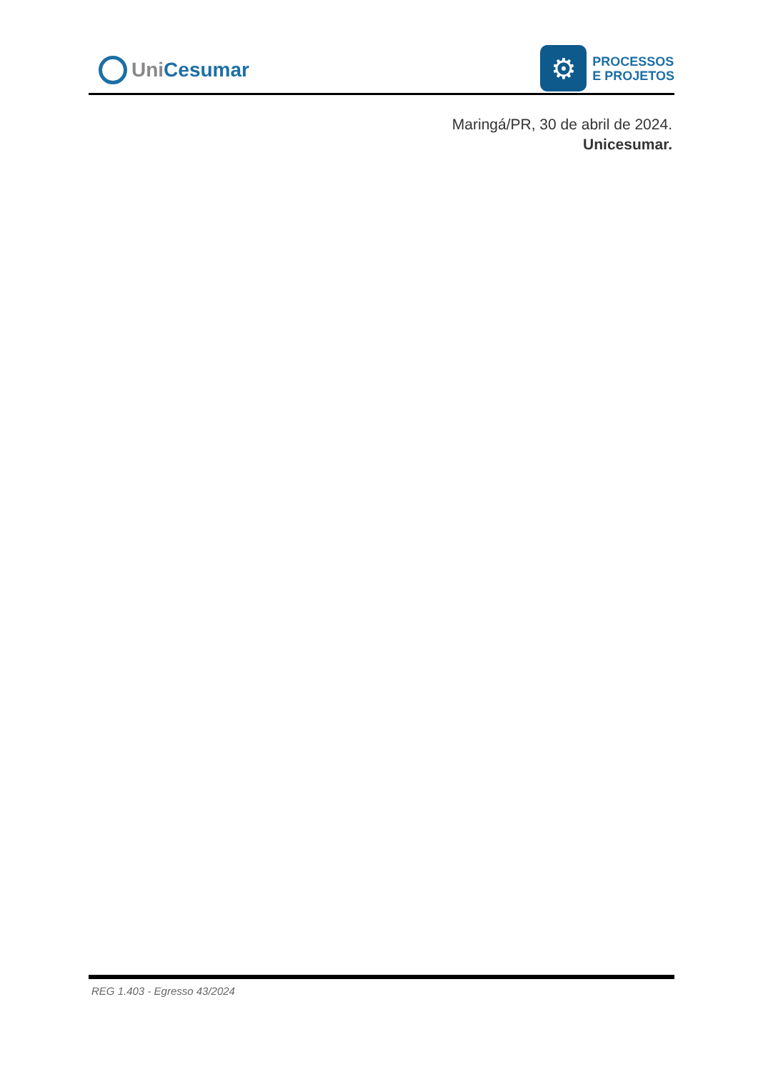Uni Cesumar
⚙
PROCESSOS
E PROJETOS
Maringá/PR, 30 de abril de 2024.
Unicesumar.
REG 1.403 - Egresso 43/2024